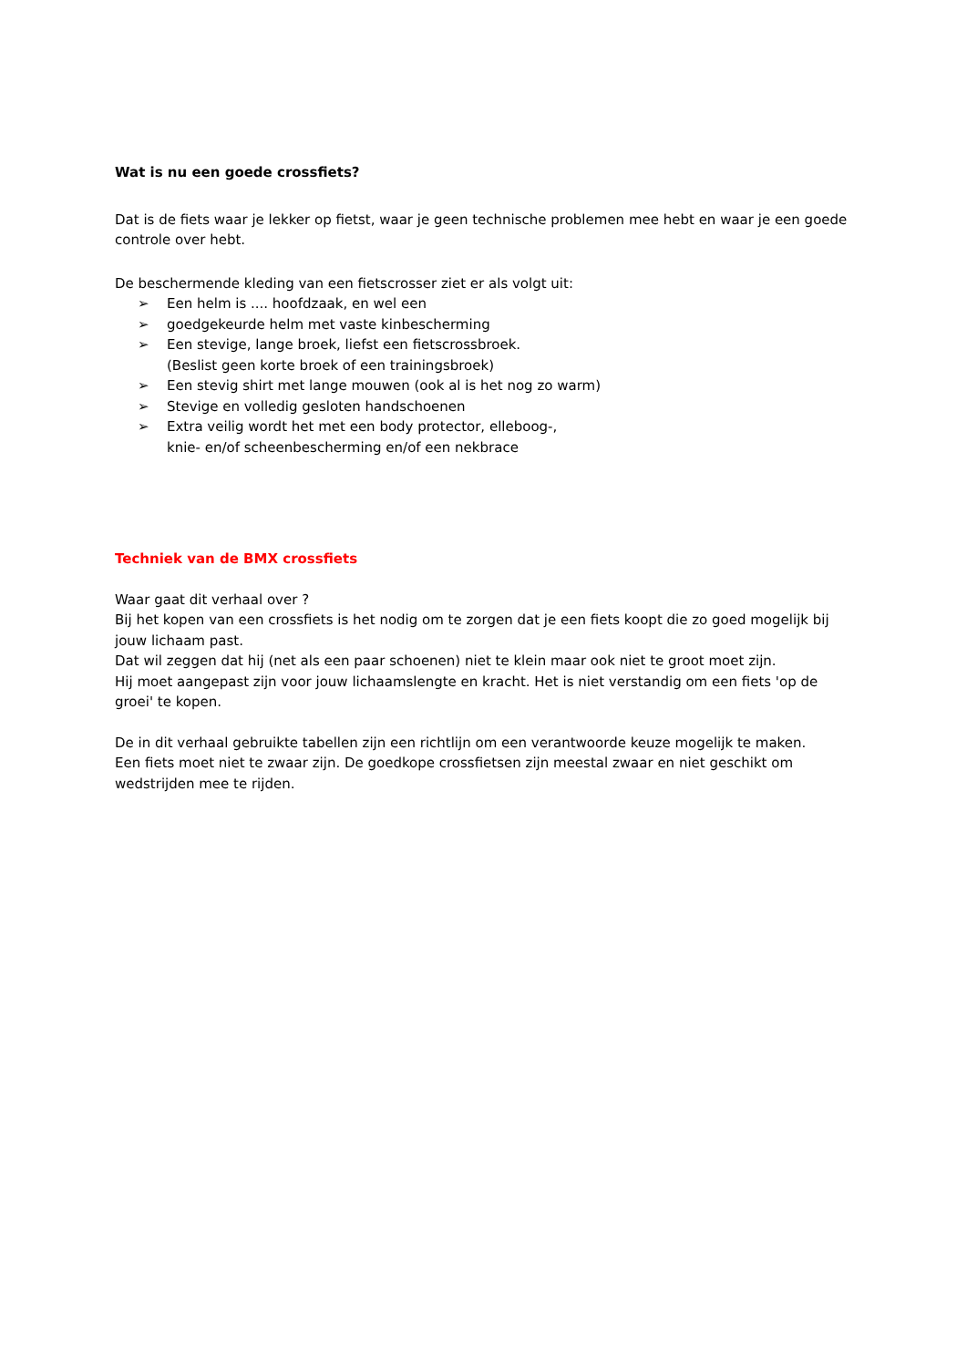Wat is nu een goede crossfiets?
Dat is de fiets waar je lekker op fietst, waar je geen technische problemen mee hebt en waar je een goede controle over hebt.
De beschermende kleding van een fietscrosser ziet er als volgt uit:
➢ Een helm is .... hoofdzaak, en wel een
➢ goedgekeurde helm met vaste kinbescherming
➢ Een stevige, lange broek, liefst een fietscrossbroek.
(Beslist geen korte broek of een trainingsbroek)
➢ Een stevig shirt met lange mouwen (ook al is het nog zo warm)
➢ Stevige en volledig gesloten handschoenen
➢ Extra veilig wordt het met een body protector, elleboog-,
knie- en/of scheenbescherming en/of een nekbrace
Techniek van de BMX crossfiets
Waar gaat dit verhaal over ?
Bij het kopen van een crossfiets is het nodig om te zorgen dat je een fiets koopt die zo goed mogelijk bij jouw lichaam past.
Dat wil zeggen dat hij (net als een paar schoenen) niet te klein maar ook niet te groot moet zijn.
Hij moet aangepast zijn voor jouw lichaamslengte en kracht. Het is niet verstandig om een fiets 'op de groei' te kopen.
De in dit verhaal gebruikte tabellen zijn een richtlijn om een verantwoorde keuze mogelijk te maken.
Een fiets moet niet te zwaar zijn. De goedkope crossfietsen zijn meestal zwaar en niet geschikt om wedstrijden mee te rijden.